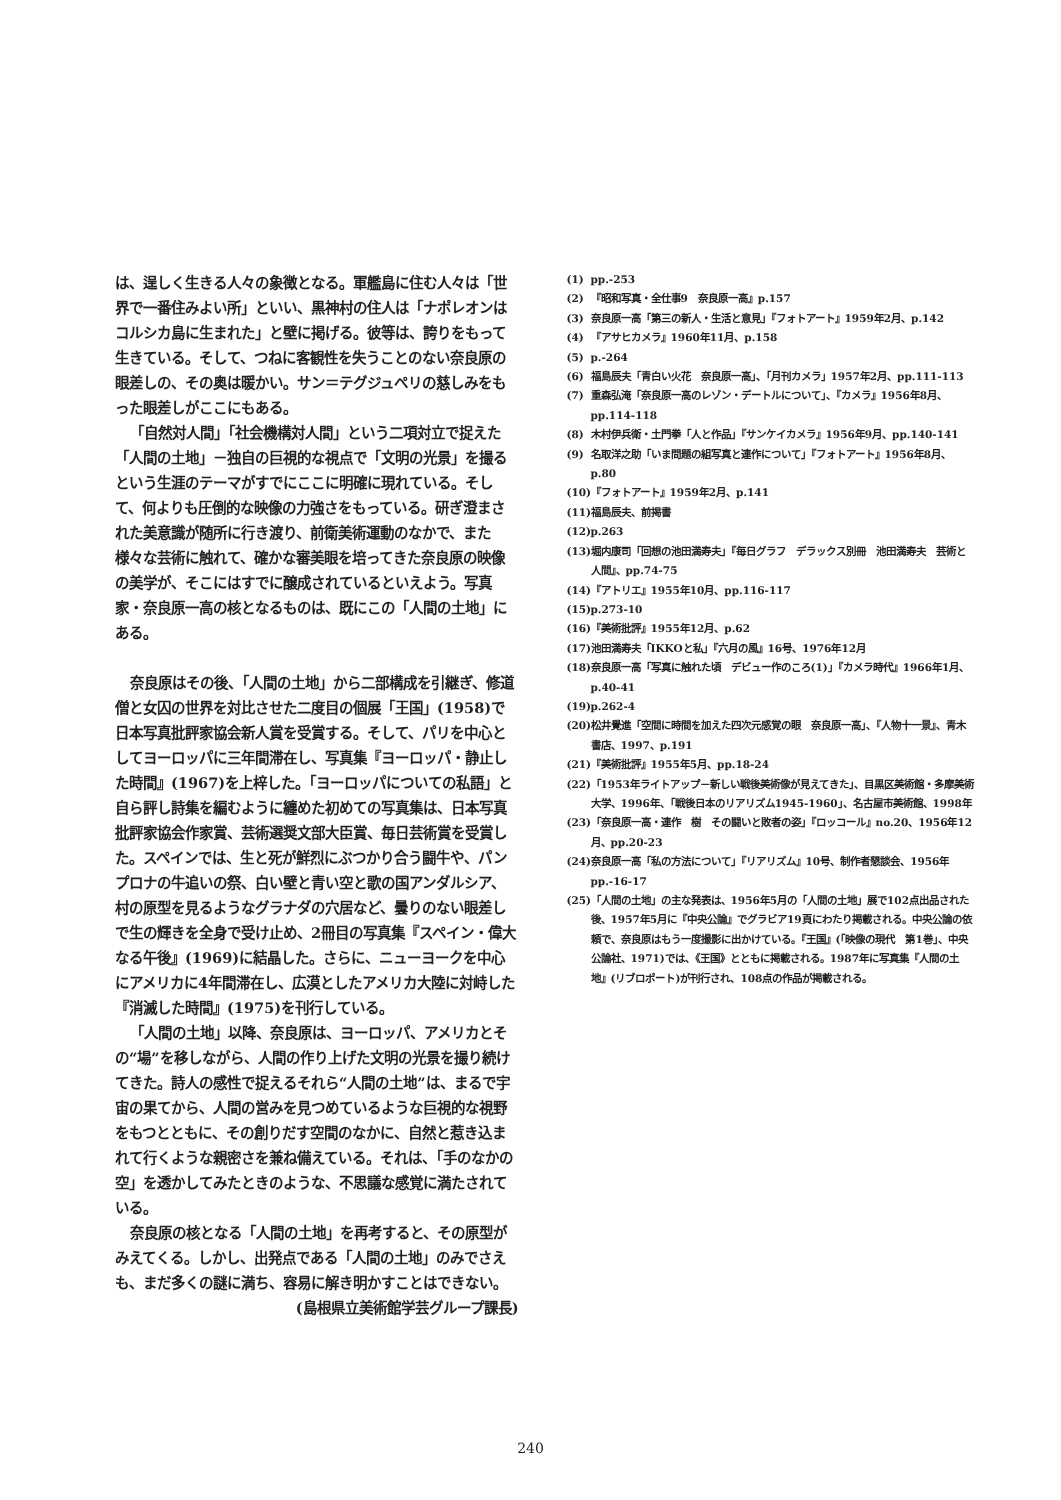は、逞しく生きる人々の象徴となる。軍艦島に住む人々は「世界で一番住みよい所」といい、黒神村の住人は「ナポレオンはコルシカ島に生まれた」と壁に掲げる。彼等は、誇りをもって生きている。そして、つねに客観性を失うことのない奈良原の眼差しの、その奥は暖かい。サン＝テグジュペリの慈しみをもった眼差しがここにもある。
「自然対人間」「社会機構対人間」という二項対立で捉えた「人間の土地」－独自の巨視的な視点で「文明の光景」を撮るという生涯のテーマがすでにここに明確に現れている。そして、何よりも圧倒的な映像の力強さをもっている。研ぎ澄まされた美意識が随所に行き渡り、前衛美術運動のなかで、また様々な芸術に触れて、確かな審美眼を培ってきた奈良原の映像の美学が、そこにはすでに醸成されているといえよう。写真家・奈良原一高の核となるものは、既にこの「人間の土地」にある。
奈良原はその後、「人間の土地」から二部構成を引継ぎ、修道僧と女囚の世界を対比させた二度目の個展「王国」(1958)で日本写真批評家協会新人賞を受賞する。そして、パリを中心としてヨーロッパに三年間滞在し、写真集『ヨーロッパ・静止した時間』(1967)を上梓した。「ヨーロッパについての私語」と自ら評し詩集を編むように纏めた初めての写真集は、日本写真批評家協会作家賞、芸術選奨文部大臣賞、毎日芸術賞を受賞した。スペインでは、生と死が鮮烈にぶつかり合う闘牛や、パンプロナの牛追いの祭、白い壁と青い空と歌の国アンダルシア、村の原型を見るようなグラナダの穴居など、曇りのない眼差しで生の輝きを全身で受け止め、2冊目の写真集『スペイン・偉大なる午後』(1969)に結晶した。さらに、ニューヨークを中心にアメリカに4年間滞在し、広漠としたアメリカ大陸に対峙した『消滅した時間』(1975)を刊行している。
「人間の土地」以降、奈良原は、ヨーロッパ、アメリカとその“場”を移しながら、人間の作り上げた文明の光景を撮り続けてきた。詩人の感性で捉えるそれら“人間の土地”は、まるで宇宙の果てから、人間の営みを見つめているような巨視的な視野をもつとともに、その創りだす空間のなかに、自然と惹き込まれて行くような親密さを兼ね備えている。それは、「手のなかの空」を透かしてみたときのような、不思議な感覚に満たされている。
奈良原の核となる「人間の土地」を再考すると、その原型がみえてくる。しかし、出発点である「人間の土地」のみでさえも、まだ多くの謎に満ち、容易に解き明かすことはできない。
(島根県立美術館学芸グループ課長)
(1) pp.-253
(2) 『昭和写真・全仕事9　奈良原一高』p.157
(3) 奈良原一高「第三の新人・生活と意見」『フォトアート』1959年2月、p.142
(4) 『アサヒカメラ』1960年11月、p.158
(5) p.-264
(6) 福島辰夫「青白い火花　奈良原一高」、「月刊カメラ」1957年2月、pp.111-113
(7) 重森弘淹「奈良原一高のレゾン・デートルについて」、『カメラ』1956年8月、pp.114-118
(8) 木村伊兵衛・土門拳「人と作品」『サンケイカメラ』1956年9月、pp.140-141
(9) 名取洋之助「いま問題の組写真と連作について」『フォトアート』1956年8月、p.80
(10) 『フォトアート』1959年2月、p.141
(11) 福島辰夫、前掲書
(12) p.263
(13) 堀内康司「回想の池田満寿夫」『毎日グラフ　デラックス別冊　池田満寿夫　芸術と人間』、pp.74-75
(14) 『アトリエ』1955年10月、pp.116-117
(15) p.273-10
(16) 『美術批評』1955年12月、p.62
(17) 池田満寿夫「IKKOと私」『六月の風』16号、1976年12月
(18) 奈良原一高「写真に触れた頃　デビュー作のころ(1)」『カメラ時代』1966年1月、p.40-41
(19) p.262-4
(20) 松井覺進「空間に時間を加えた四次元感覚の眼　奈良原一高」、『人物十一景』、青木書店、1997、p.191
(21) 『美術批評』1955年5月、pp.18-24
(22) 「1953年ライトアップ－新しい戦後美術像が見えてきた」、目黒区美術館・多摩美術大学、1996年、「戦後日本のリアリズム1945-1960」、名古屋市美術館、1998年
(23) 「奈良原一高・連作　樹　その闘いと敗者の姿」『ロッコール』no.20、1956年12月、pp.20-23
(24) 奈良原一高「私の方法について」『リアリズム』10号、制作者懇談会、1956年pp.-16-17
(25) 「人間の土地」の主な発表は、1956年5月の「人間の土地」展で102点出品された後、1957年5月に『中央公論』でグラビア19頁にわたり掲載される。中央公論の依頼で、奈良原はもう一度撮影に出かけている。『王国』(「映像の現代　第1巻」、中央公論社、1971)では、《王国》とともに掲載される。1987年に写真集『人間の土地』(リブロポート)が刊行され、108点の作品が掲載される。
240